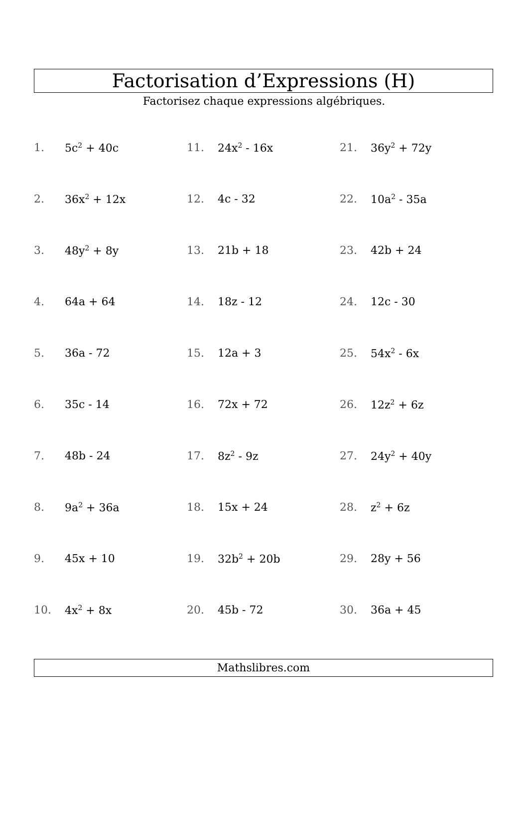Factorisation d’Expressions (H)
Factorisez chaque expressions algébriques.
| 1. | 5c<sup>2</sup> + 40c | 11. | 24x<sup>2</sup> - 16x | 21. | 36y<sup>2</sup> + 72y |
| 2. | 36x<sup>2</sup> + 12x | 12. | 4c - 32 | 22. | 10a<sup>2</sup> - 35a |
| 3. | 48y<sup>2</sup> + 8y | 13. | 21b + 18 | 23. | 42b + 24 |
| 4. | 64a + 64 | 14. | 18z - 12 | 24. | 12c - 30 |
| 5. | 36a - 72 | 15. | 12a + 3 | 25. | 54x<sup>2</sup> - 6x |
| 6. | 35c - 14 | 16. | 72x + 72 | 26. | 12z<sup>2</sup> + 6z |
| 7. | 48b - 24 | 17. | 8z<sup>2</sup> - 9z | 27. | 24y<sup>2</sup> + 40y |
| 8. | 9a<sup>2</sup> + 36a | 18. | 15x + 24 | 28. | z<sup>2</sup> + 6z |
| 9. | 45x + 10 | 19. | 32b<sup>2</sup> + 20b | 29. | 28y + 56 |
| 10. | 4x<sup>2</sup> + 8x | 20. | 45b - 72 | 30. | 36a + 45 |
Mathslibres.com